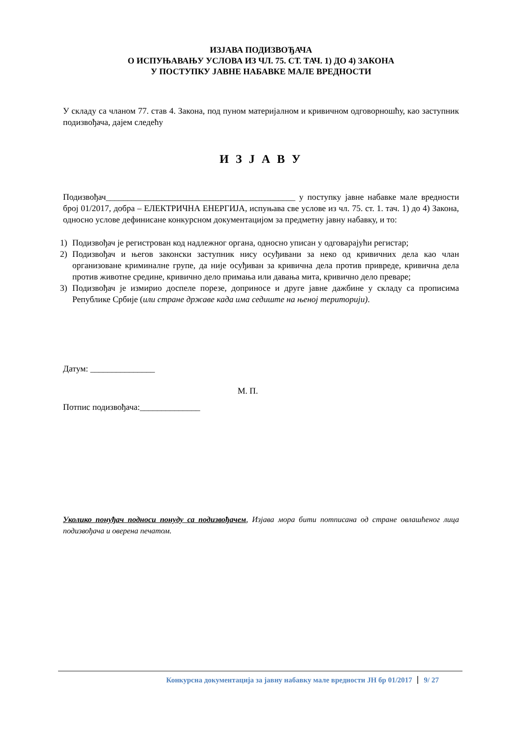ИЗЈАВА ПОДИЗВОЂАЧА
О ИСПУЊАВАЊУ УСЛОВА ИЗ ЧЛ. 75. СТ. ТАЧ. 1) ДО 4) ЗАКОНА
У ПОСТУПКУ ЈАВНЕ НАБАВКЕ МАЛЕ ВРЕДНОСТИ
У складу са чланом 77. став 4. Закона, под пуном материјалном и кривичном одговорношћу, као заступник подизвођача, дајем следећу
И З Ј А В У
Подизвођач____________________________________________ у поступку јавне набавке мале вредности број 01/2017, добра – ЕЛЕКТРИЧНА ЕНЕРГИЈА, испуњава све услове из чл. 75. ст. 1. тач. 1) до 4) Закона, односно услове дефинисане конкурсном документацијом за предметну јавну набавку, и то:
1) Подизвођач је регистрован код надлежног органа, односно уписан у одговарајући регистар;
2) Подизвођач и његов законски заступник нису осуђивани за неко од кривичних дела као члан организоване криминалне групе, да није осуђиван за кривична дела против привреде, кривична дела против животне средине, кривично дело примања или давања мита, кривично дело преваре;
3) Подизвођач је измирио доспеле порезе, доприносе и друге јавне дажбине у складу са прописима Републике Србије (или стране државе када има седиште на њеној територији).
Датум: _______________
М. П.
Потпис подизвођача:______________
Уколико понуђач подноси понуду са подизвођачем, Изјава мора бити потписана од стране овлашћеног лица подизвођача и оверена печатом.
Конкурсна документација за јавну набавку мале вредности ЈН бр 01/2017 9/ 27